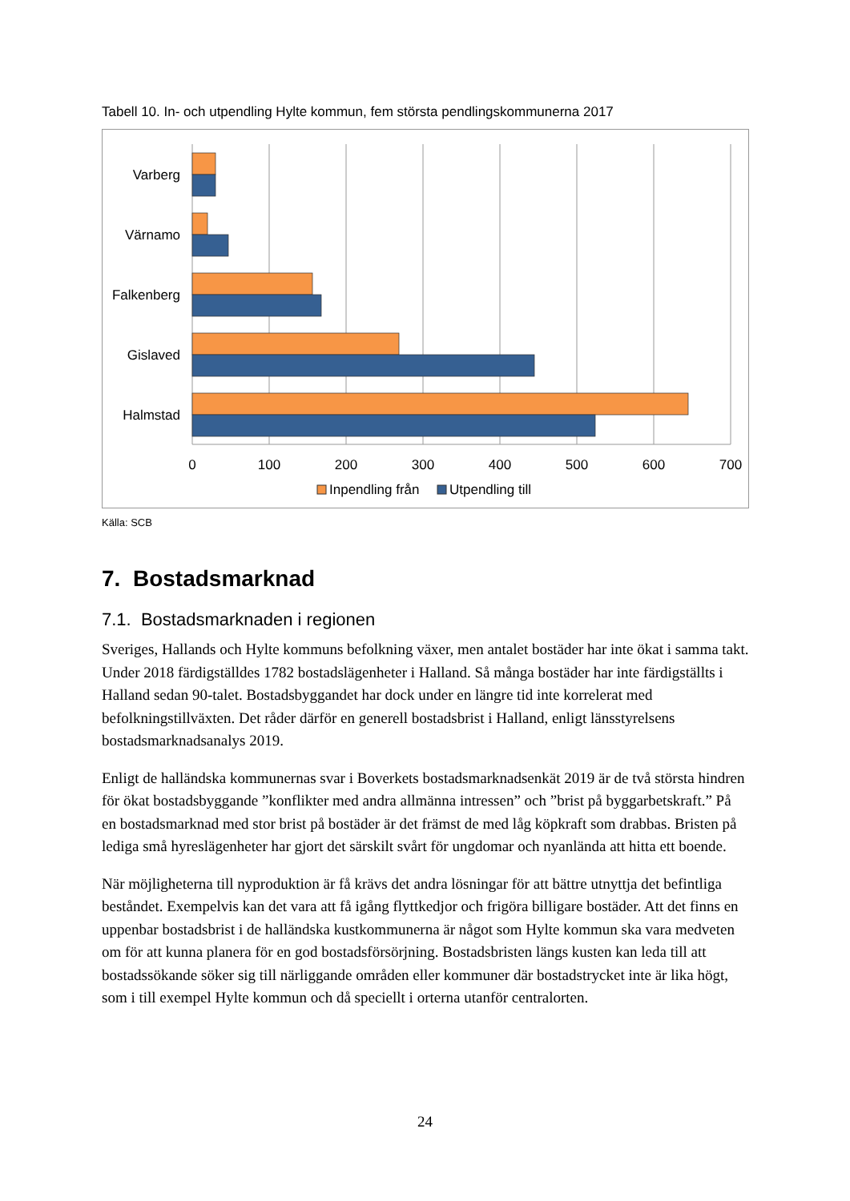Tabell 10. In- och utpendling Hylte kommun, fem största pendlingskommunerna 2017
Varberg
Värnamo
Falkenberg
Gislaved
Halmstad
0
100
200
300
400
500
600
700
Inpendling från
Utpendling till
Källa: SCB
7. Bostadsmarknad
7.1. Bostadsmarknaden i regionen
Sveriges, Hallands och Hylte kommuns befolkning växer, men antalet bostäder har inte ökat i samma takt. Under 2018 färdigställdes 1782 bostadslägenheter i Halland. Så många bostäder har inte färdigställts i Halland sedan 90-talet. Bostadsbyggandet har dock under en längre tid inte korrelerat med befolkningstillväxten. Det råder därför en generell bostadsbrist i Halland, enligt länsstyrelsens bostadsmarknadsanalys 2019.
Enligt de halländska kommunernas svar i Boverkets bostadsmarknadsenkät 2019 är de två största hindren för ökat bostadsbyggande ”konflikter med andra allmänna intressen” och ”brist på byggarbetskraft.” På en bostadsmarknad med stor brist på bostäder är det främst de med låg köpkraft som drabbas. Bristen på lediga små hyreslägenheter har gjort det särskilt svårt för ungdomar och nyanlända att hitta ett boende.
När möjligheterna till nyproduktion är få krävs det andra lösningar för att bättre utnyttja det befintliga beståndet. Exempelvis kan det vara att få igång flyttkedjor och frigöra billigare bostäder. Att det finns en uppenbar bostadsbrist i de halländska kustkommunerna är något som Hylte kommun ska vara medveten om för att kunna planera för en god bostadsförsörjning. Bostadsbristen längs kusten kan leda till att bostadssökande söker sig till närliggande områden eller kommuner där bostadstrycket inte är lika högt, som i till exempel Hylte kommun och då speciellt i orterna utanför centralorten.
24